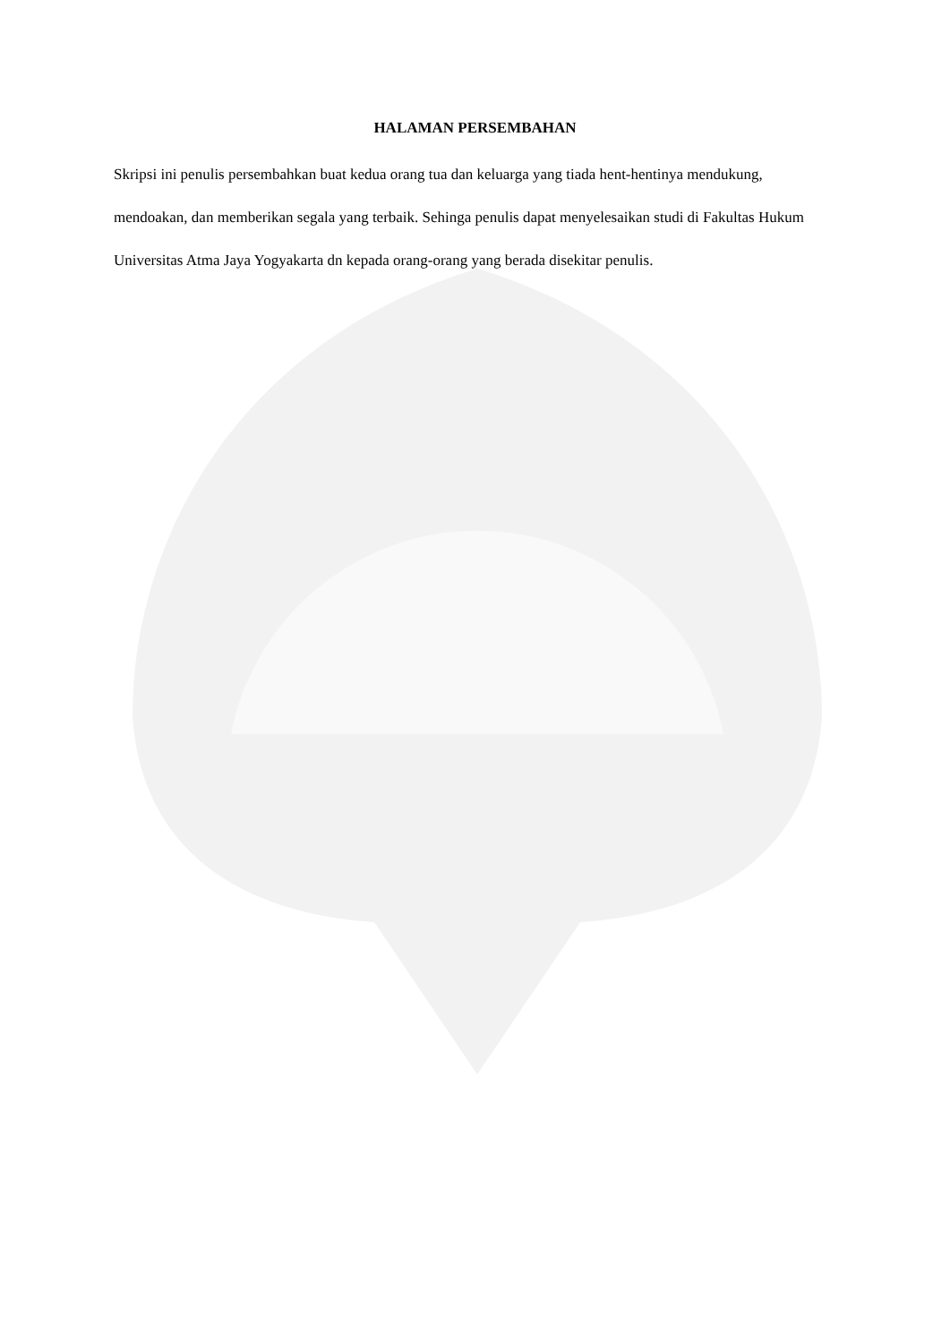HALAMAN PERSEMBAHAN
Skripsi ini penulis persembahkan buat kedua orang tua dan keluarga yang tiada hent-hentinya mendukung, mendoakan, dan memberikan segala yang terbaik. Sehinga penulis dapat menyelesaikan studi di Fakultas Hukum Universitas Atma Jaya Yogyakarta dn kepada orang-orang yang berada disekitar penulis.